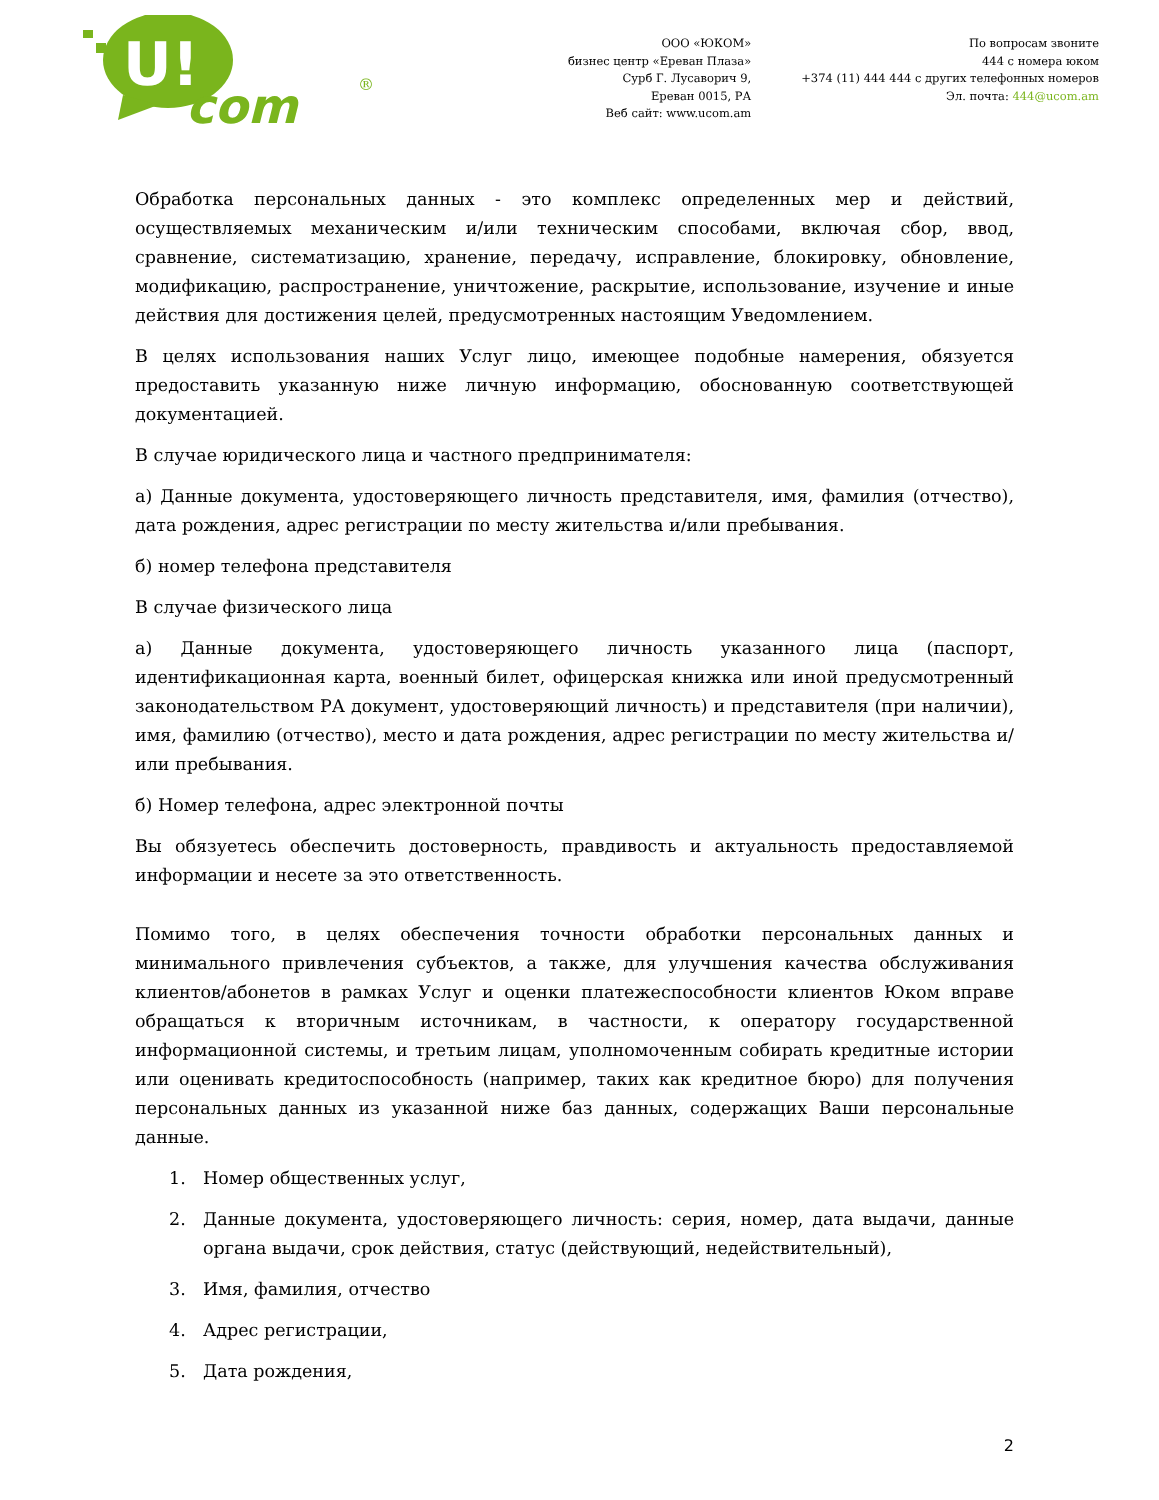U!
com
®
ООО «ЮКОМ»
бизнес центр «Ереван Плаза»
Сурб Г. Лусаворич 9,
Ереван 0015, РА
Веб сайт: www.ucom.am
По вопросам звоните
444 с номера юком
+374 (11) 444 444 с других телефонных номеров
Эл. почта: 444@ucom.am
Обработка персональных данных - это комплекс определенных мер и действий, осуществляемых механическим и/или техническим способами, включая сбор, ввод, сравнение, систематизацию, хранение, передачу, исправление, блокировку, обновление, модификацию, распространение, уничтожение, раскрытие, использование, изучение и иные действия для достижения целей, предусмотренных настоящим Уведомлением.
В целях использования наших Услуг лицо, имеющее подобные намерения, обязуется предоставить указанную ниже личную информацию, обоснованную соответствующей документацией.
В случае юридического лица и частного предпринимателя:
а) Данные документа, удостоверяющего личность представителя, имя, фамилия (отчество), дата рождения, адрес регистрации по месту жительства и/или пребывания.
б) номер телефона представителя
В случае физического лица
а) Данные документа, удостоверяющего личность указанного лица (паспорт, идентификационная карта, военный билет, офицерская книжка или иной предусмотренный законодательством РА документ, удостоверяющий личность) и представителя (при наличии), имя, фамилию (отчество), место и дата рождения, адрес регистрации по месту жительства и/или пребывания.
б) Номер телефона, адрес электронной почты
Вы обязуетесь обеспечить достоверность, правдивость и актуальность предоставляемой информации и несете за это ответственность.
Помимо того, в целях обеспечения точности обработки персональных данных и минимального привлечения субъектов, а также, для улучшения качества обслуживания клиентов/абонетов в рамках Услуг и оценки платежеспособности клиентов Юком вправе обращаться к вторичным источникам, в частности, к оператору государственной информационной системы, и третьим лицам, уполномоченным собирать кредитные истории или оценивать кредитоспособность (например, таких как кредитное бюро) для получения персональных данных из указанной ниже баз данных, содержащих Ваши персональные данные.
1. Номер общественных услуг,
2. Данные документа, удостоверяющего личность: серия, номер, дата выдачи, данные органа выдачи, срок действия, статус (действующий, недействительный),
3. Имя, фамилия, отчество
4. Адрес регистрации,
5. Дата рождения,
2